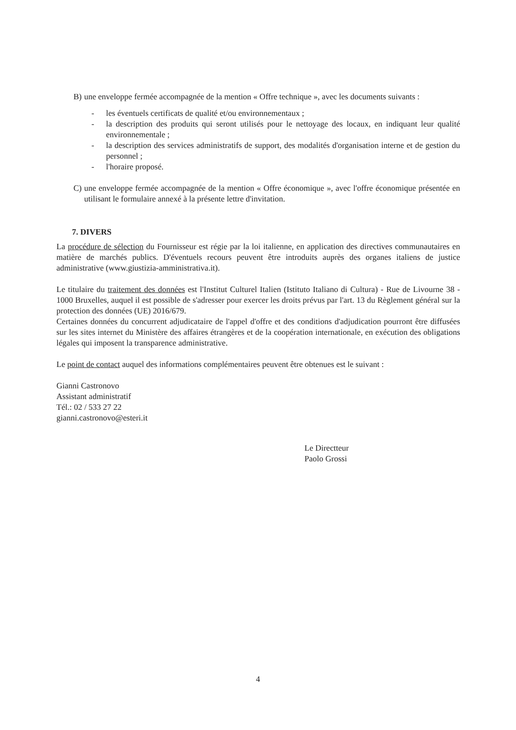B) une enveloppe fermée accompagnée de la mention « Offre technique », avec les documents suivants :
- les éventuels certificats de qualité et/ou environnementaux ;
- la description des produits qui seront utilisés pour le nettoyage des locaux, en indiquant leur qualité environnementale ;
- la description des services administratifs de support, des modalités d'organisation interne et de gestion du personnel ;
- l'horaire proposé.
C) une enveloppe fermée accompagnée de la mention « Offre économique », avec l'offre économique présentée en utilisant le formulaire annexé à la présente lettre d'invitation.
7. DIVERS
La procédure de sélection du Fournisseur est régie par la loi italienne, en application des directives communautaires en matière de marchés publics. D'éventuels recours peuvent être introduits auprès des organes italiens de justice administrative (www.giustizia-amministrativa.it).
Le titulaire du traitement des données est l'Institut Culturel Italien (Istituto Italiano di Cultura) - Rue de Livourne 38 - 1000 Bruxelles, auquel il est possible de s'adresser pour exercer les droits prévus par l'art. 13 du Règlement général sur la protection des données (UE) 2016/679.
Certaines données du concurrent adjudicataire de l'appel d'offre et des conditions d'adjudication pourront être diffusées sur les sites internet du Ministère des affaires étrangères et de la coopération internationale, en exécution des obligations légales qui imposent la transparence administrative.
Le point de contact auquel des informations complémentaires peuvent être obtenues est le suivant :
Gianni Castronovo
Assistant administratif
Tél.: 02 / 533 27 22
gianni.castronovo@esteri.it
Le Directteur
Paolo Grossi
4